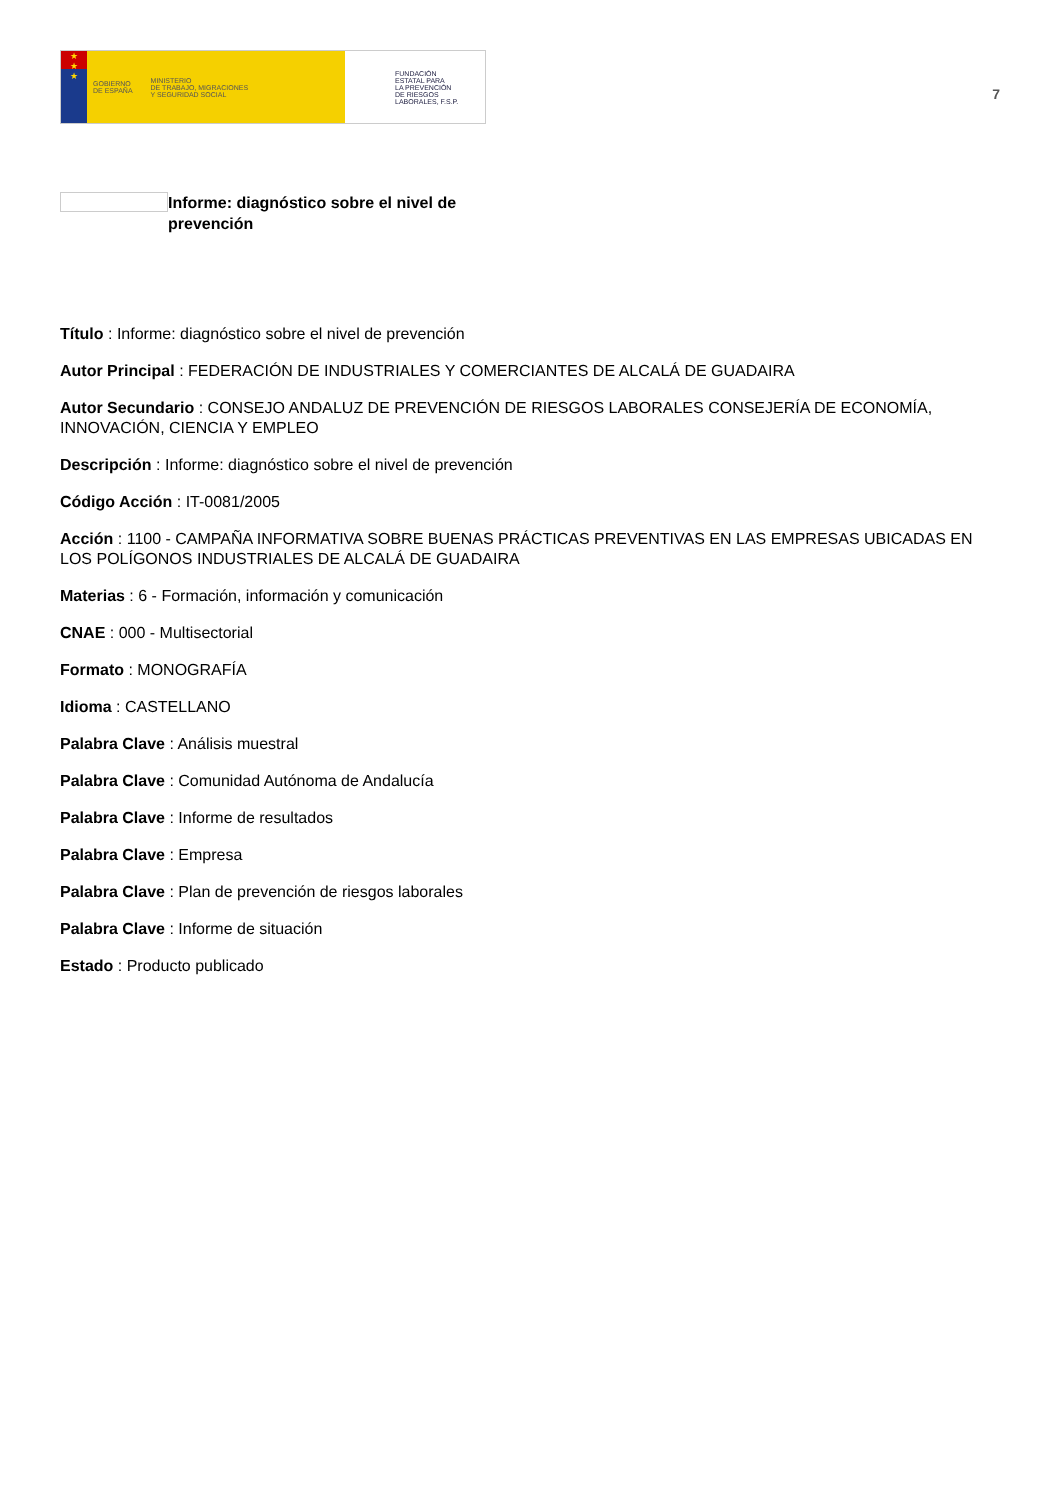★
★
★
GOBIERNO
DE ESPAÑA MINISTERIO
DE TRABAJO, MIGRACIONES
Y SEGURIDAD SOCIAL
FUNDACIÓN
ESTATAL PARA
LA PREVENCIÓN
DE RIESGOS
LABORALES, F.S.P.
7
Informe: diagnóstico sobre el nivel de prevención
Título : Informe: diagnóstico sobre el nivel de prevención
Autor Principal : FEDERACIÓN DE INDUSTRIALES Y COMERCIANTES DE ALCALÁ DE GUADAIRA
Autor Secundario : CONSEJO ANDALUZ DE PREVENCIÓN DE RIESGOS LABORALES CONSEJERÍA DE ECONOMÍA, INNOVACIÓN, CIENCIA Y EMPLEO
Descripción : Informe: diagnóstico sobre el nivel de prevención
Código Acción : IT-0081/2005
Acción : 1100 - CAMPAÑA INFORMATIVA SOBRE BUENAS PRÁCTICAS PREVENTIVAS EN LAS EMPRESAS UBICADAS EN LOS POLÍGONOS INDUSTRIALES DE ALCALÁ DE GUADAIRA
Materias : 6 - Formación, información y comunicación
CNAE : 000 - Multisectorial
Formato : MONOGRAFÍA
Idioma : CASTELLANO
Palabra Clave : Análisis muestral
Palabra Clave : Comunidad Autónoma de Andalucía
Palabra Clave : Informe de resultados
Palabra Clave : Empresa
Palabra Clave : Plan de prevención de riesgos laborales
Palabra Clave : Informe de situación
Estado : Producto publicado